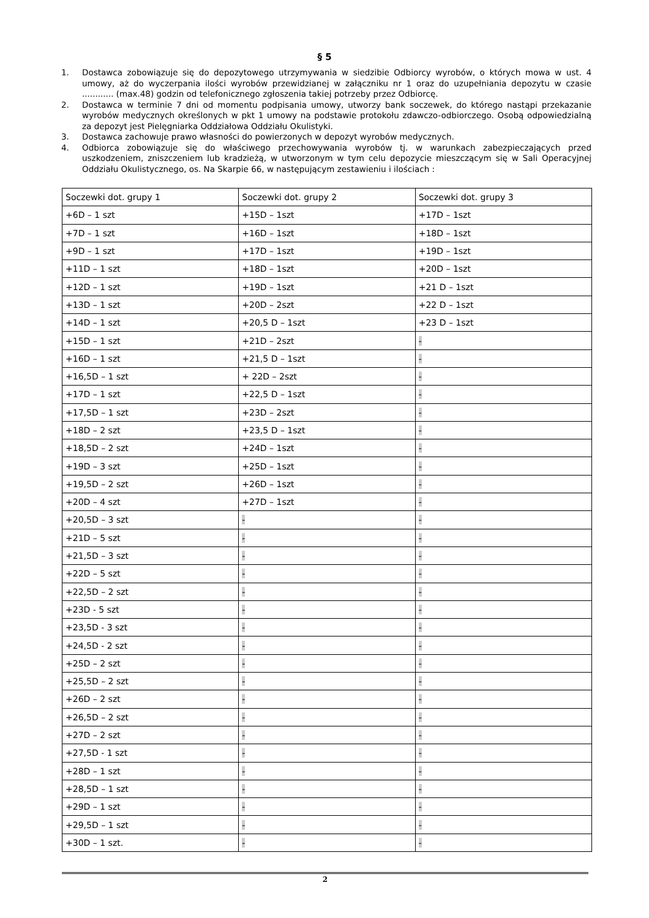§ 5
1. Dostawca zobowiązuje się do depozytowego utrzymywania w siedzibie Odbiorcy wyrobów, o których mowa w ust. 4 umowy, aż do wyczerpania ilości wyrobów przewidzianej w załączniku nr 1 oraz do uzupełniania depozytu w czasie ............ (max.48) godzin od telefonicznego zgłoszenia takiej potrzeby przez Odbiorcę.
2. Dostawca w terminie 7 dni od momentu podpisania umowy, utworzy bank soczewek, do którego nastąpi przekazanie wyrobów medycznych określonych w pkt 1 umowy na podstawie protokołu zdawczo-odbiorczego. Osobą odpowiedzialną za depozyt jest Pielęgniarka Oddziałowa Oddziału Okulistyki.
3. Dostawca zachowuje prawo własności do powierzonych w depozyt wyrobów medycznych.
4. Odbiorca zobowiązuje się do właściwego przechowywania wyrobów tj. w warunkach zabezpieczających przed uszkodzeniem, zniszczeniem lub kradzieżą, w utworzonym w tym celu depozycie mieszczącym się w Sali Operacyjnej Oddziału Okulistycznego, os. Na Skarpie 66, w następującym zestawieniu i ilościach :
| Soczewki dot. grupy 1 | Soczewki dot. grupy 2 | Soczewki dot. grupy 3 |
| +6D – 1 szt | +15D – 1szt | +17D – 1szt |
| +7D – 1 szt | +16D – 1szt | +18D – 1szt |
| +9D – 1 szt | +17D – 1szt | +19D – 1szt |
| +11D – 1 szt | +18D – 1szt | +20D – 1szt |
| +12D – 1 szt | +19D – 1szt | +21 D – 1szt |
| +13D – 1 szt | +20D – 2szt | +22 D – 1szt |
| +14D – 1 szt | +20,5 D – 1szt | +23 D – 1szt |
| +15D – 1 szt | +21D – 2szt | - |
| +16D – 1 szt | +21,5 D – 1szt | - |
| +16,5D – 1 szt | + 22D – 2szt | - |
| +17D – 1 szt | +22,5 D – 1szt | - |
| +17,5D – 1 szt | +23D – 2szt | - |
| +18D – 2 szt | +23,5 D – 1szt | - |
| +18,5D – 2 szt | +24D – 1szt | - |
| +19D – 3 szt | +25D – 1szt | - |
| +19,5D – 2 szt | +26D – 1szt | - |
| +20D – 4 szt | +27D – 1szt | - |
| +20,5D – 3 szt | - | - |
| +21D – 5 szt | - | - |
| +21,5D – 3 szt | - | - |
| +22D – 5 szt | - | - |
| +22,5D – 2 szt | - | - |
| +23D - 5 szt | - | - |
| +23,5D - 3 szt | - | - |
| +24,5D - 2 szt | - | - |
| +25D – 2 szt | - | - |
| +25,5D – 2 szt | - | - |
| +26D – 2 szt | - | - |
| +26,5D – 2 szt | - | - |
| +27D – 2 szt | - | - |
| +27,5D - 1 szt | - | - |
| +28D – 1 szt | - | - |
| +28,5D – 1 szt | - | - |
| +29D – 1 szt | - | - |
| +29,5D – 1 szt | - | - |
| +30D – 1 szt. | - | - |
2